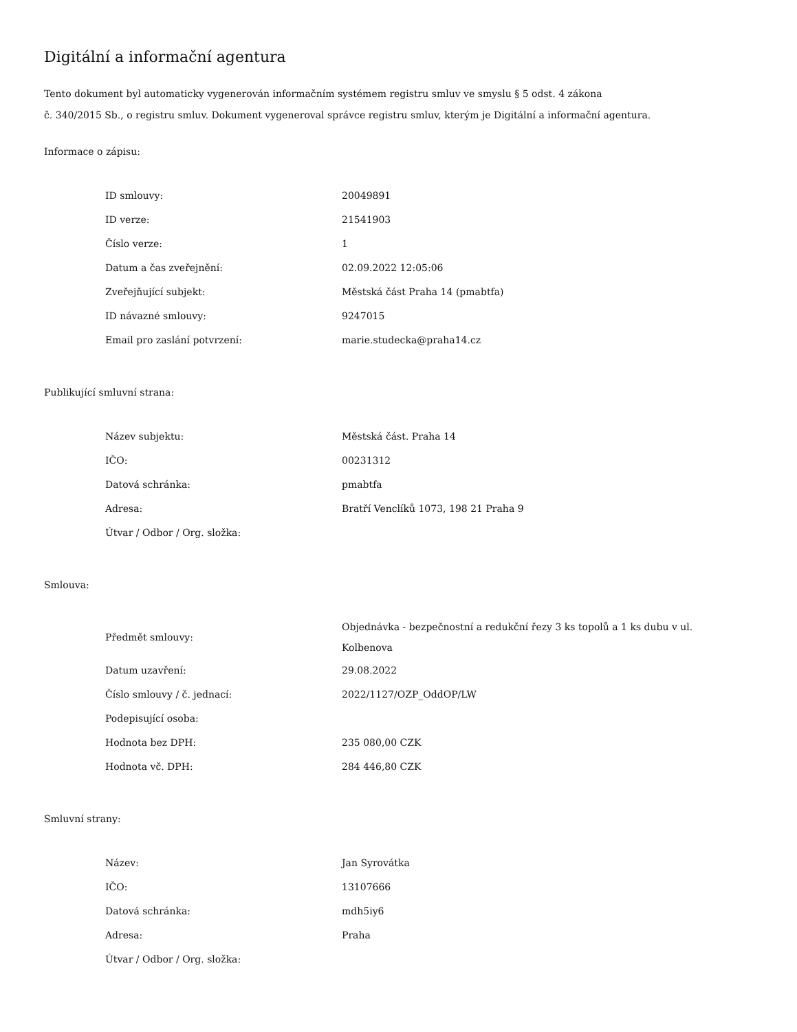Digitální a informační agentura
Tento dokument byl automaticky vygenerován informačním systémem registru smluv ve smyslu § 5 odst. 4 zákona
č. 340/2015 Sb., o registru smluv. Dokument vygeneroval správce registru smluv, kterým je Digitální a informační agentura.
Informace o zápisu:
| ID smlouvy: | 20049891 |
| ID verze: | 21541903 |
| Číslo verze: | 1 |
| Datum a čas zveřejnění: | 02.09.2022 12:05:06 |
| Zveřejňující subjekt: | Městská část Praha 14 (pmabtfa) |
| ID návazné smlouvy: | 9247015 |
| Email pro zaslání potvrzení: | marie.studecka@praha14.cz |
Publikující smluvní strana:
| Název subjektu: | Městská část. Praha 14 |
| IČO: | 00231312 |
| Datová schránka: | pmabtfa |
| Adresa: | Bratří Venclíků 1073, 198 21 Praha 9 |
| Útvar / Odbor / Org. složka: | |
Smlouva:
| Předmět smlouvy: | Objednávka - bezpečnostní a redukční řezy 3 ks topolů a 1 ks dubu v ul. Kolbenova |
| Datum uzavření: | 29.08.2022 |
| Číslo smlouvy / č. jednací: | 2022/1127/OZP_OddOP/LW |
| Podepisující osoba: | |
| Hodnota bez DPH: | 235 080,00 CZK |
| Hodnota vč. DPH: | 284 446,80 CZK |
Smluvní strany:
| Název: | Jan Syrovátka |
| IČO: | 13107666 |
| Datová schránka: | mdh5iy6 |
| Adresa: | Praha |
| Útvar / Odbor / Org. složka: | |